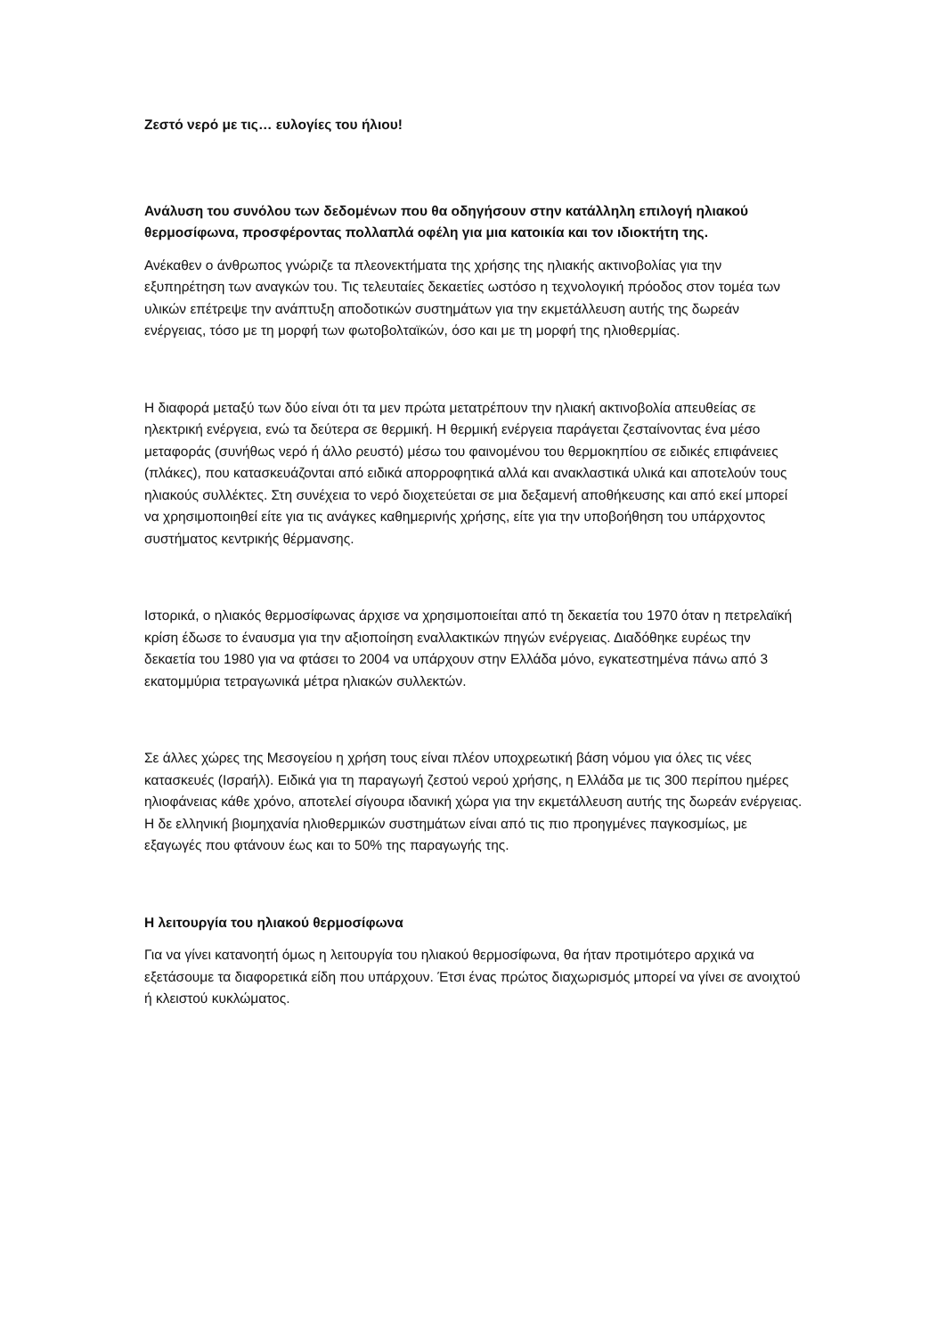Ζεστό νερό με τις… ευλογίες του ήλιου!
Ανάλυση του συνόλου των δεδομένων που θα οδηγήσουν στην κατάλληλη επιλογή ηλιακού θερμοσίφωνα, προσφέροντας πολλαπλά οφέλη για μια κατοικία και τον ιδιοκτήτη της.
Ανέκαθεν ο άνθρωπος γνώριζε τα πλεονεκτήματα της χρήσης της ηλιακής ακτινοβολίας για την εξυπηρέτηση των αναγκών του. Τις τελευταίες δεκαετίες ωστόσο η τεχνολογική πρόοδος στον τομέα των υλικών επέτρεψε την ανάπτυξη αποδοτικών συστημάτων για την εκμετάλλευση αυτής της δωρεάν ενέργειας, τόσο με τη μορφή των φωτοβολταϊκών, όσο και με τη μορφή της ηλιοθερμίας.
Η διαφορά μεταξύ των δύο είναι ότι τα μεν πρώτα μετατρέπουν την ηλιακή ακτινοβολία απευθείας σε ηλεκτρική ενέργεια, ενώ τα δεύτερα σε θερμική. Η θερμική ενέργεια παράγεται ζεσταίνοντας ένα μέσο μεταφοράς (συνήθως νερό ή άλλο ρευστό) μέσω του φαινομένου του θερμοκηπίου σε ειδικές επιφάνειες (πλάκες), που κατασκευάζονται από ειδικά απορροφητικά αλλά και ανακλαστικά υλικά και αποτελούν τους ηλιακούς συλλέκτες. Στη συνέχεια το νερό διοχετεύεται σε μια δεξαμενή αποθήκευσης και από εκεί μπορεί να χρησιμοποιηθεί είτε για τις ανάγκες καθημερινής χρήσης, είτε για την υποβοήθηση του υπάρχοντος συστήματος κεντρικής θέρμανσης.
Ιστορικά, ο ηλιακός θερμοσίφωνας άρχισε να χρησιμοποιείται από τη δεκαετία του 1970 όταν η πετρελαϊκή κρίση έδωσε το έναυσμα για την αξιοποίηση εναλλακτικών πηγών ενέργειας. Διαδόθηκε ευρέως την δεκαετία του 1980 για να φτάσει το 2004 να υπάρχουν στην Ελλάδα μόνο, εγκατεστημένα πάνω από 3 εκατομμύρια τετραγωνικά μέτρα ηλιακών συλλεκτών.
Σε άλλες χώρες της Μεσογείου η χρήση τους είναι πλέον υποχρεωτική βάση νόμου για όλες τις νέες κατασκευές (Ισραήλ). Ειδικά για τη παραγωγή ζεστού νερού χρήσης, η Ελλάδα με τις 300 περίπου ημέρες ηλιοφάνειας κάθε χρόνο, αποτελεί σίγουρα ιδανική χώρα για την εκμετάλλευση αυτής της δωρεάν ενέργειας. Η δε ελληνική βιομηχανία ηλιοθερμικών συστημάτων είναι από τις πιο προηγμένες παγκοσμίως, με εξαγωγές που φτάνουν έως και το 50% της παραγωγής της.
Η λειτουργία του ηλιακού θερμοσίφωνα
Για να γίνει κατανοητή όμως η λειτουργία του ηλιακού θερμοσίφωνα, θα ήταν προτιμότερο αρχικά να εξετάσουμε τα διαφορετικά είδη που υπάρχουν. Έτσι ένας πρώτος διαχωρισμός μπορεί να γίνει σε ανοιχτού ή κλειστού κυκλώματος.